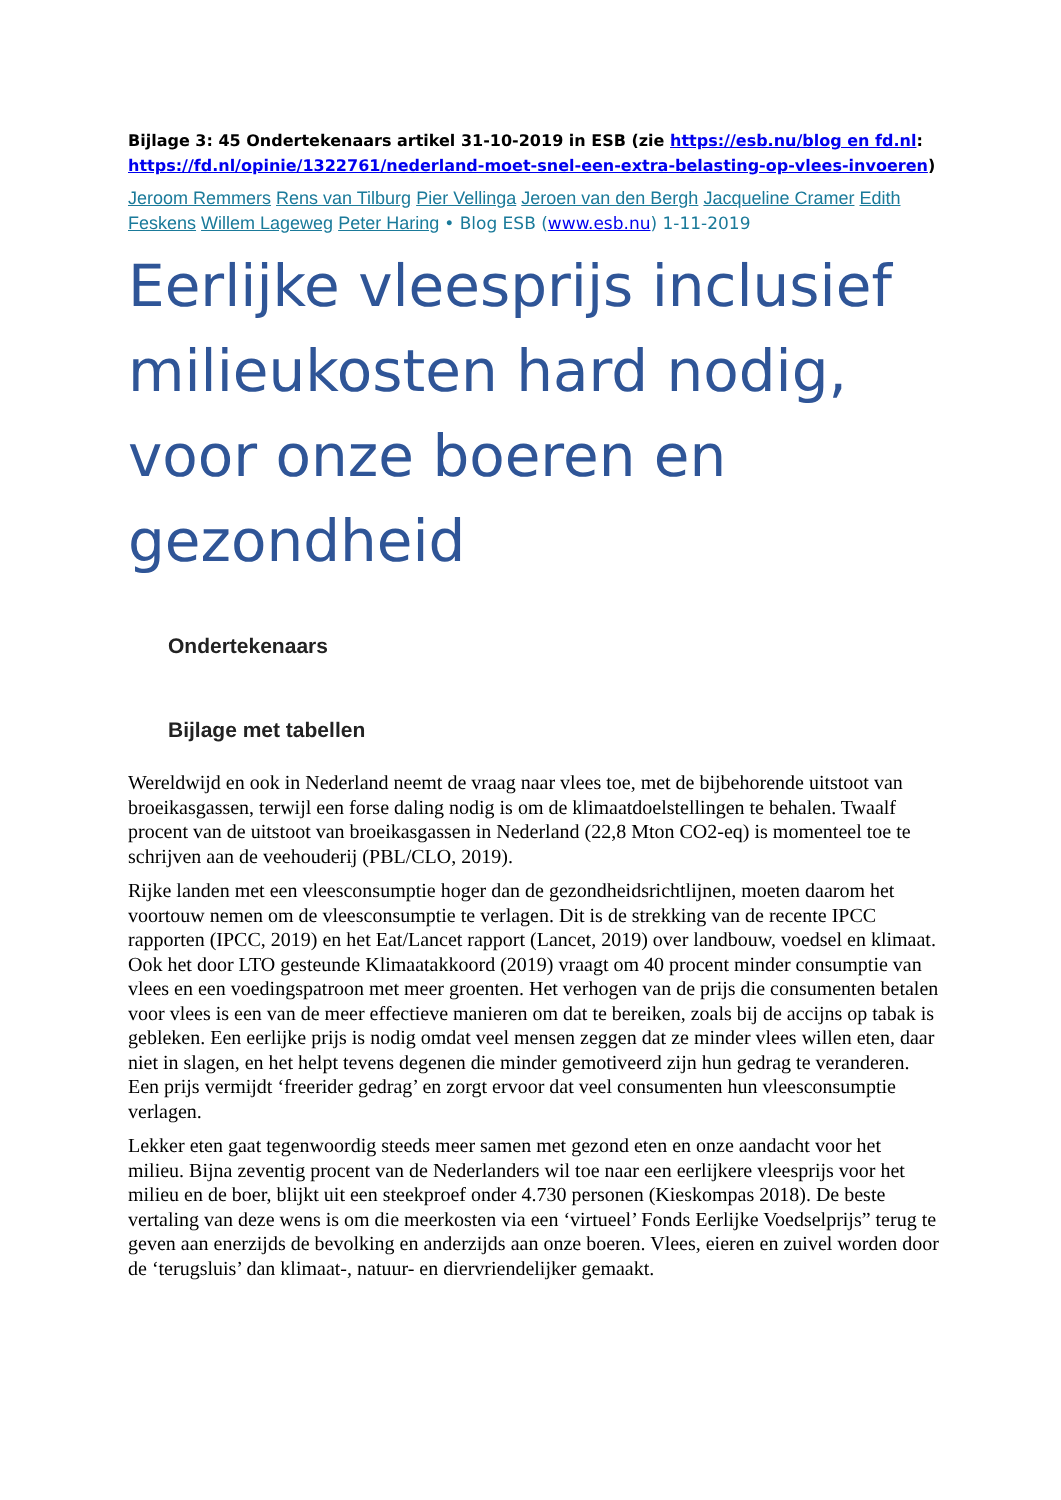Bijlage 3: 45 Ondertekenaars artikel 31-10-2019 in ESB (zie https://esb.nu/blog en fd.nl: https://fd.nl/opinie/1322761/nederland-moet-snel-een-extra-belasting-op-vlees-invoeren)
Jeroom Remmers Rens van Tilburg Pier Vellinga Jeroen van den Bergh Jacqueline Cramer Edith Feskens Willem Lageweg Peter Haring • Blog ESB (www.esb.nu) 1-11-2019
Eerlijke vleesprijs inclusief milieukosten hard nodig, voor onze boeren en gezondheid
Ondertekenaars
Bijlage met tabellen
Wereldwijd en ook in Nederland neemt de vraag naar vlees toe, met de bijbehorende uitstoot van broeikasgassen, terwijl een forse daling nodig is om de klimaatdoelstellingen te behalen. Twaalf procent van de uitstoot van broeikasgassen in Nederland (22,8 Mton CO2-eq) is momenteel toe te schrijven aan de veehouderij (PBL/CLO, 2019).
Rijke landen met een vleesconsumptie hoger dan de gezondheidsrichtlijnen, moeten daarom het voortouw nemen om de vleesconsumptie te verlagen. Dit is de strekking van de recente IPCC rapporten (IPCC, 2019) en het Eat/Lancet rapport (Lancet, 2019) over landbouw, voedsel en klimaat. Ook het door LTO gesteunde Klimaatakkoord (2019) vraagt om 40 procent minder consumptie van vlees en een voedingspatroon met meer groenten. Het verhogen van de prijs die consumenten betalen voor vlees is een van de meer effectieve manieren om dat te bereiken, zoals bij de accijns op tabak is gebleken. Een eerlijke prijs is nodig omdat veel mensen zeggen dat ze minder vlees willen eten, daar niet in slagen, en het helpt tevens degenen die minder gemotiveerd zijn hun gedrag te veranderen. Een prijs vermijdt ‘freerider gedrag’ en zorgt ervoor dat veel consumenten hun vleesconsumptie verlagen.
Lekker eten gaat tegenwoordig steeds meer samen met gezond eten en onze aandacht voor het milieu. Bijna zeventig procent van de Nederlanders wil toe naar een eerlijkere vleesprijs voor het milieu en de boer, blijkt uit een steekproef onder 4.730 personen (Kieskompas 2018). De beste vertaling van deze wens is om die meerkosten via een ‘virtueel’ Fonds Eerlijke Voedselprijs” terug te geven aan enerzijds de bevolking en anderzijds aan onze boeren. Vlees, eieren en zuivel worden door de ‘terugsluis’ dan klimaat-, natuur- en diervriendelijker gemaakt.